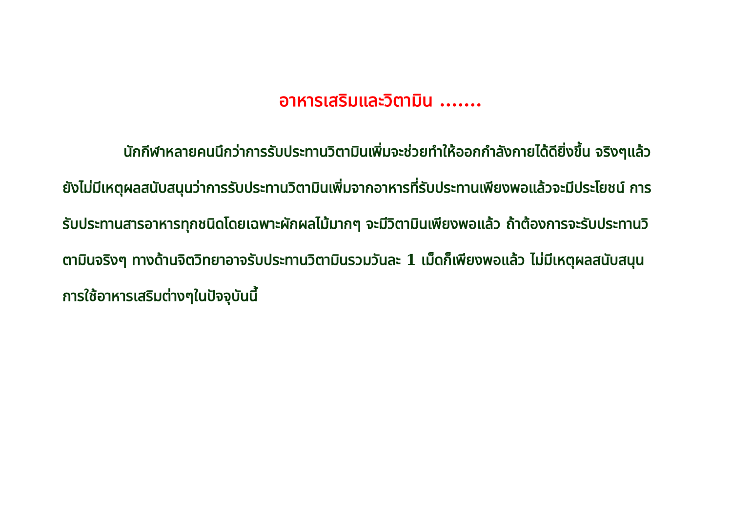อาหารเสริมและวิตามิน .......
นักกีฬาหลายคนนึกว่าการรับประทานวิตามินเพิ่มจะช่วยทำให้ออกกำลังกายได้ดียิ่งขึ้น จริงๆแล้วยังไม่มีเหตุผลสนับสนุนว่าการรับประทานวิตามินเพิ่มจากอาหารที่รับประทานเพียงพอแล้วจะมีประโยชน์ การรับประทานสารอาหารทุกชนิดโดยเฉพาะผักผลไม้มากๆ จะมีวิตามินเพียงพอแล้ว ถ้าต้องการจะรับประทานวิตามินจริงๆ ทางด้านจิตวิทยาอาจรับประทานวิตามินรวมวันละ 1 เม็ดก็เพียงพอแล้ว ไม่มีเหตุผลสนับสนุนการใช้อาหารเสริมต่างๆในปัจจุบันนี้